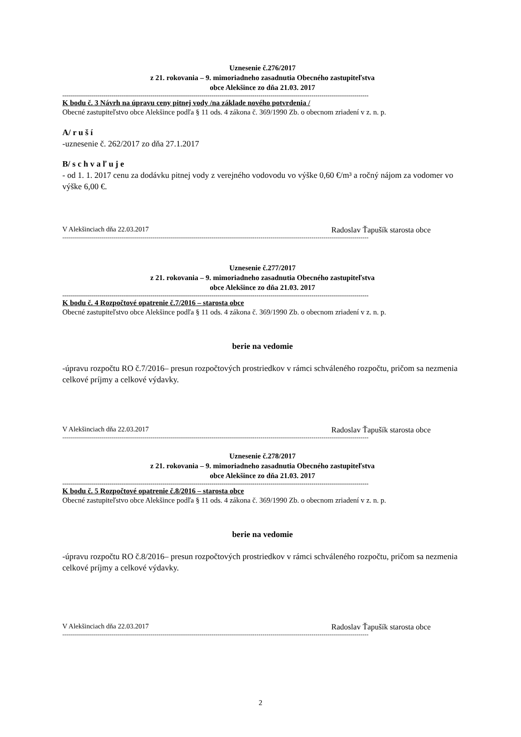Uznesenie č.276/2017
z 21. rokovania – 9. mimoriadneho zasadnutia Obecného zastupiteľstva
obce Alekšince zo dňa 21.03. 2017
------------------------------------------------------------------------------------------------------------------------------------------------------------
K bodu č. 3 Návrh na úpravu ceny pitnej vody /na základe nového potvrdenia /
Obecné zastupiteľstvo obce Alekšince podľa § 11 ods. 4 zákona č. 369/1990 Zb. o obecnom zriadení v z. n. p.
A/ r u š í
-uznesenie č. 262/2017 zo dňa 27.1.2017
B/ s c h v a ľ u j e
- od 1. 1. 2017 cenu za dodávku pitnej vody z verejného vodovodu vo výške 0,60 €/m³ a ročný nájom za vodomer vo výške 6,00 €.
V Alekšinciach dňa 22.03.2017 Radoslav Ťapušík starosta obce
------------------------------------------------------------------------------------------------------------------------------------------------------------
Uznesenie č.277/2017
z 21. rokovania – 9. mimoriadneho zasadnutia Obecného zastupiteľstva
obce Alekšince zo dňa 21.03. 2017
------------------------------------------------------------------------------------------------------------------------------------------------------------
K bodu č. 4 Rozpočtové opatrenie č.7/2016 – starosta obce
Obecné zastupiteľstvo obce Alekšince podľa § 11 ods. 4 zákona č. 369/1990 Zb. o obecnom zriadení v z. n. p.
berie na vedomie
-úpravu rozpočtu RO č.7/2016– presun rozpočtových prostriedkov v rámci schváleného rozpočtu, pričom sa nezmenia celkové príjmy a celkové výdavky.
V Alekšinciach dňa 22.03.2017 Radoslav Ťapušík starosta obce
------------------------------------------------------------------------------------------------------------------------------------------------------------
Uznesenie č.278/2017
z 21. rokovania – 9. mimoriadneho zasadnutia Obecného zastupiteľstva
obce Alekšince zo dňa 21.03. 2017
------------------------------------------------------------------------------------------------------------------------------------------------------------
K bodu č. 5 Rozpočtové opatrenie č.8/2016 – starosta obce
Obecné zastupiteľstvo obce Alekšince podľa § 11 ods. 4 zákona č. 369/1990 Zb. o obecnom zriadení v z. n. p.
berie na vedomie
-úpravu rozpočtu RO č.8/2016– presun rozpočtových prostriedkov v rámci schváleného rozpočtu, pričom sa nezmenia celkové príjmy a celkové výdavky.
V Alekšinciach dňa 22.03.2017 Radoslav Ťapušík starosta obce
------------------------------------------------------------------------------------------------------------------------------------------------------------
2